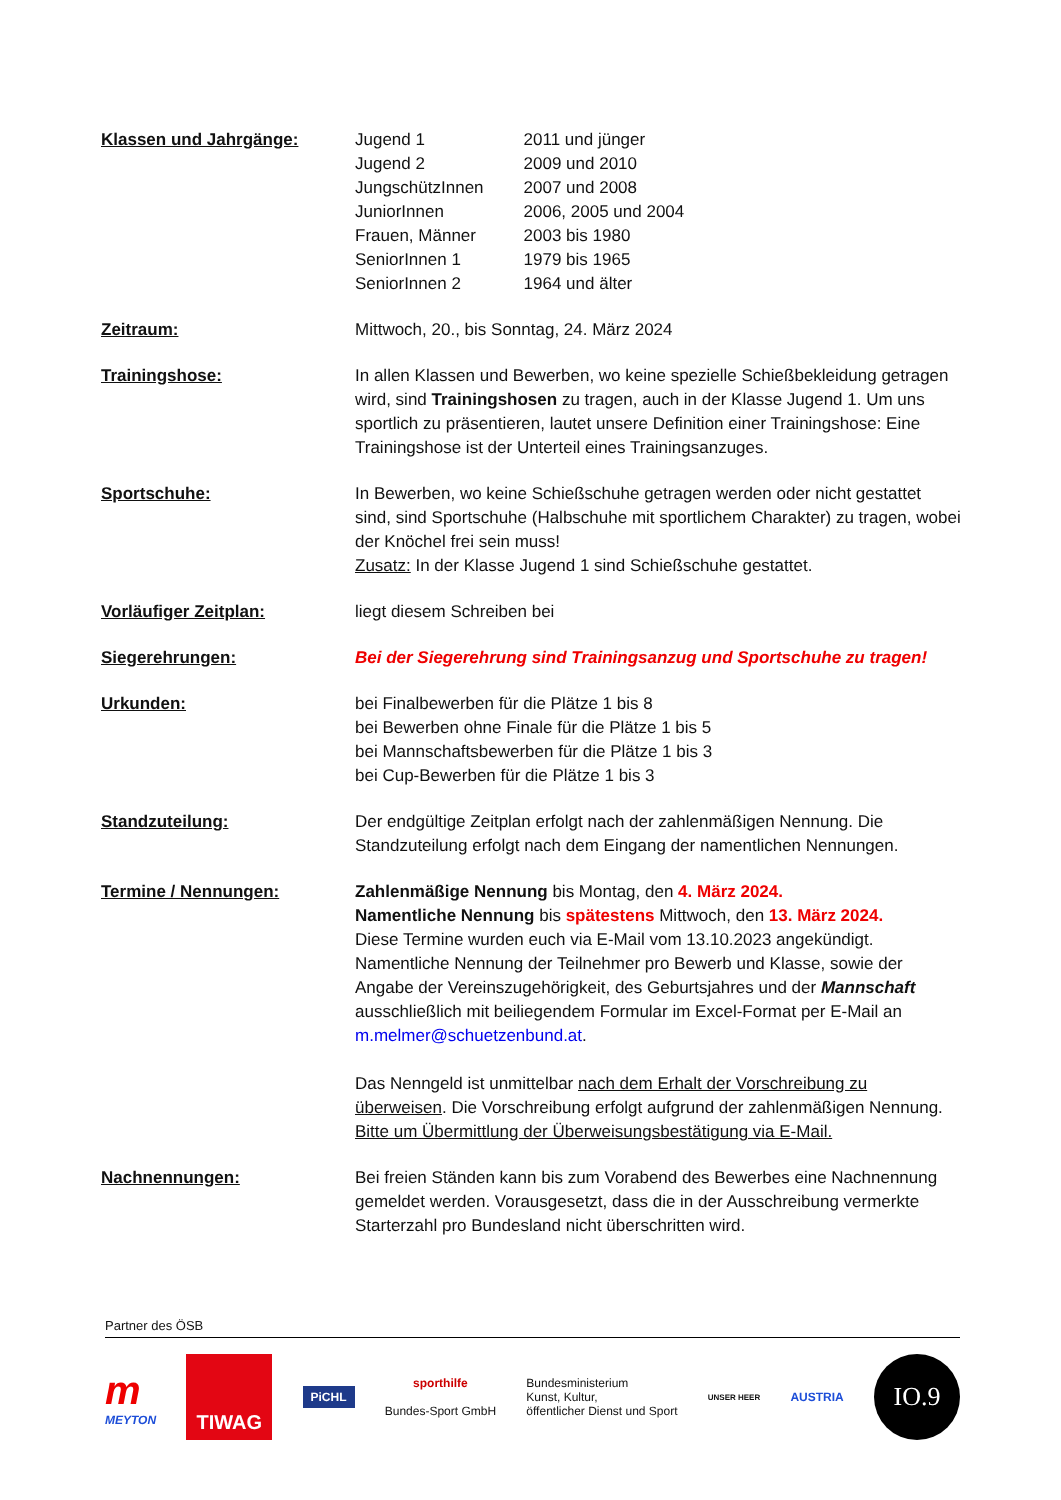Klassen und Jahrgänge:
| Jugend 1 | 2011 und jünger |
| Jugend 2 | 2009 und 2010 |
| JungschützInnen | 2007 und 2008 |
| JuniorInnen | 2006, 2005 und 2004 |
| Frauen, Männer | 2003 bis 1980 |
| SeniorInnen 1 | 1979 bis 1965 |
| SeniorInnen 2 | 1964 und älter |
Zeitraum: Mittwoch, 20., bis Sonntag, 24. März 2024
Trainingshose: In allen Klassen und Bewerben, wo keine spezielle Schießbekleidung getragen wird, sind Trainingshosen zu tragen, auch in der Klasse Jugend 1. Um uns sportlich zu präsentieren, lautet unsere Definition einer Trainingshose: Eine Trainingshose ist der Unterteil eines Trainingsanzuges.
Sportschuhe: In Bewerben, wo keine Schießschuhe getragen werden oder nicht gestattet sind, sind Sportschuhe (Halbschuhe mit sportlichem Charakter) zu tragen, wobei der Knöchel frei sein muss!
Zusatz: In der Klasse Jugend 1 sind Schießschuhe gestattet.
Vorläufiger Zeitplan: liegt diesem Schreiben bei
Siegerehrungen: Bei der Siegerehrung sind Trainingsanzug und Sportschuhe zu tragen!
Urkunden: bei Finalbewerben für die Plätze 1 bis 8
bei Bewerben ohne Finale für die Plätze 1 bis 5
bei Mannschaftsbewerben für die Plätze 1 bis 3
bei Cup-Bewerben für die Plätze 1 bis 3
Standzuteilung: Der endgültige Zeitplan erfolgt nach der zahlenmäßigen Nennung. Die Standzuteilung erfolgt nach dem Eingang der namentlichen Nennungen.
Termine / Nennungen: Zahlenmäßige Nennung bis Montag, den 4. März 2024.
Namentliche Nennung bis spätestens Mittwoch, den 13. März 2024.
Diese Termine wurden euch via E-Mail vom 13.10.2023 angekündigt. Namentliche Nennung der Teilnehmer pro Bewerb und Klasse, sowie der Angabe der Vereinszugehörigkeit, des Geburtsjahres und der Mannschaft ausschließlich mit beiliegendem Formular im Excel-Format per E-Mail an m.melmer@schuetzenbund.at.
Das Nenngeld ist unmittelbar nach dem Erhalt der Vorschreibung zu überweisen. Die Vorschreibung erfolgt aufgrund der zahlenmäßigen Nennung. Bitte um Übermittlung der Überweisungsbestätigung via E-Mail.
Nachnennungen: Bei freien Ständen kann bis zum Vorabend des Bewerbes eine Nachnennung gemeldet werden. Vorausgesetzt, dass die in der Ausschreibung vermerkte Starterzahl pro Bundesland nicht überschritten wird.
Partner des ÖSB
m
MEYTON
TIWAG
PiCHL
sporthilfe
Bundes-Sport GmbH
Bundesministerium
Kunst, Kultur,
öffentlicher Dienst und Sport
UNSER HEER
AUSTRIA
IO.9